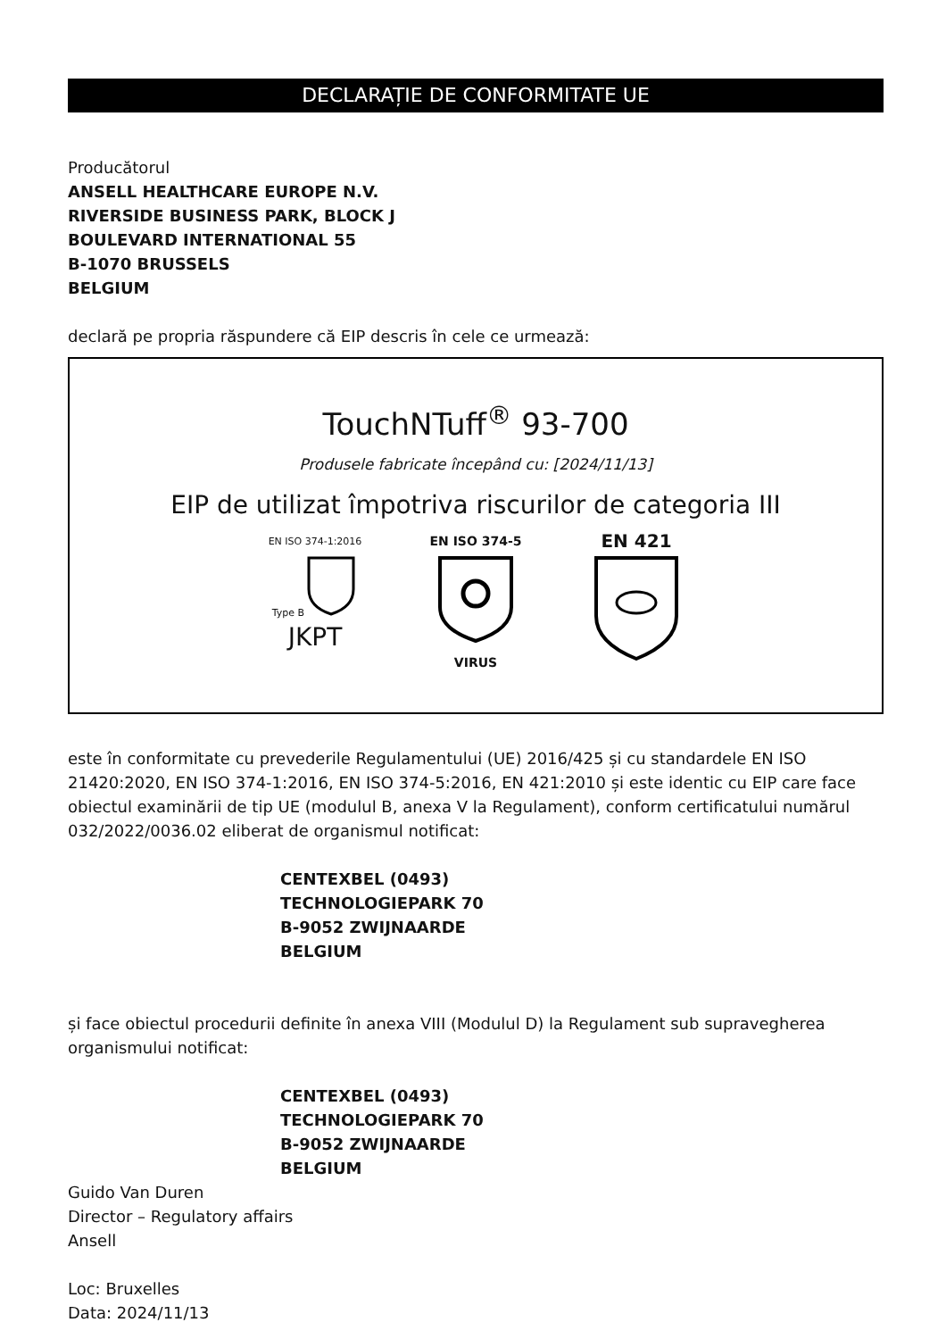DECLARAȚIE DE CONFORMITATE UE
Producătorul
ANSELL HEALTHCARE EUROPE N.V.
RIVERSIDE BUSINESS PARK, BLOCK J
BOULEVARD INTERNATIONAL 55
B-1070 BRUSSELS
BELGIUM
declară pe propria răspundere că EIP descris în cele ce urmează:
TouchNTuff<sup>®</sup> 93-700
Produsele fabricate începând cu: [2024/11/13]
EIP de utilizat împotriva riscurilor de categoria III
EN ISO 374-1:2016
Type B
JKPT
EN ISO 374-5
VIRUS
EN 421
este în conformitate cu prevederile Regulamentului (UE) 2016/425 și cu standardele EN ISO 21420:2020, EN ISO 374-1:2016, EN ISO 374-5:2016, EN 421:2010 și este identic cu EIP care face obiectul examinării de tip UE (modulul B, anexa V la Regulament), conform certificatului numărul 032/2022/0036.02 eliberat de organismul notificat:
CENTEXBEL (0493)
TECHNOLOGIEPARK 70
B-9052 ZWIJNAARDE
BELGIUM
și face obiectul procedurii definite în anexa VIII (Modulul D) la Regulament sub supravegherea organismului notificat:
CENTEXBEL (0493)
TECHNOLOGIEPARK 70
B-9052 ZWIJNAARDE
BELGIUM
Guido Van Duren
Director – Regulatory affairs
Ansell
Loc: Bruxelles
Data: 2024/11/13